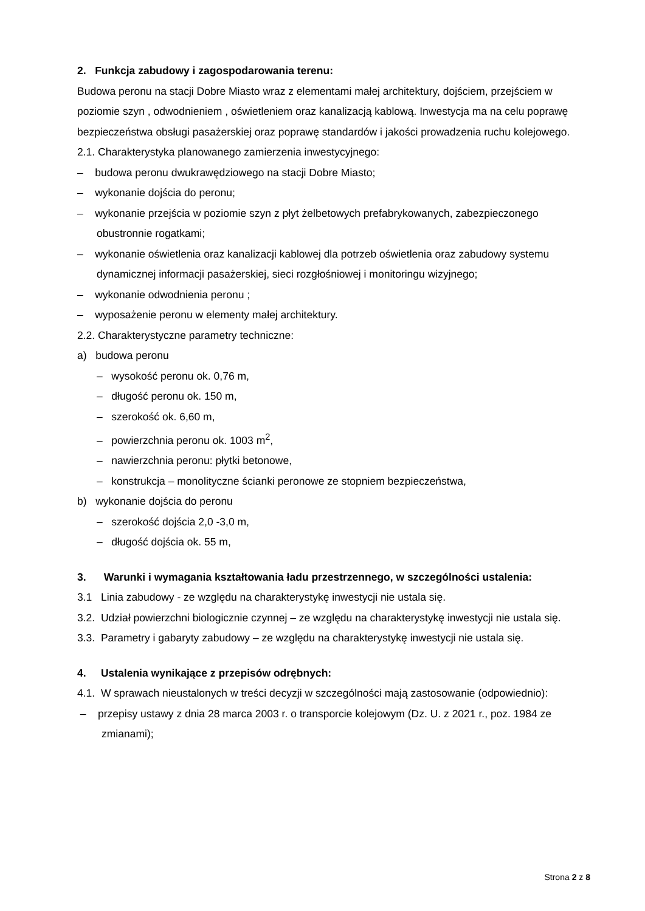2. Funkcja zabudowy i zagospodarowania terenu:
Budowa peronu na stacji Dobre Miasto wraz z elementami małej architektury, dojściem, przejściem w poziomie szyn , odwodnieniem , oświetleniem oraz kanalizacją kablową. Inwestycja ma na celu poprawę bezpieczeństwa obsługi pasażerskiej oraz poprawę standardów i jakości prowadzenia ruchu kolejowego.
2.1. Charakterystyka planowanego zamierzenia inwestycyjnego:
– budowa peronu dwukrawędziowego na stacji Dobre Miasto;
– wykonanie dojścia do peronu;
– wykonanie przejścia w poziomie szyn z płyt żelbetowych prefabrykowanych, zabezpieczonego obustronnie rogatkami;
– wykonanie oświetlenia oraz kanalizacji kablowej dla potrzeb oświetlenia oraz zabudowy systemu dynamicznej informacji pasażerskiej, sieci rozgłośniowej i monitoringu wizyjnego;
– wykonanie odwodnienia peronu ;
– wyposażenie peronu w elementy małej architektury.
2.2. Charakterystyczne parametry techniczne:
a) budowa peronu
– wysokość peronu ok. 0,76 m,
– długość peronu ok. 150 m,
– szerokość ok. 6,60 m,
– powierzchnia peronu ok. 1003 m<sup>2</sup>,
– nawierzchnia peronu: płytki betonowe,
– konstrukcja – monolityczne ścianki peronowe ze stopniem bezpieczeństwa,
b) wykonanie dojścia do peronu
– szerokość dojścia 2,0 -3,0 m,
– długość dojścia ok. 55 m,
3. Warunki i wymagania kształtowania ładu przestrzennego, w szczególności ustalenia:
3.1 Linia zabudowy - ze względu na charakterystykę inwestycji nie ustala się.
3.2. Udział powierzchni biologicznie czynnej – ze względu na charakterystykę inwestycji nie ustala się.
3.3. Parametry i gabaryty zabudowy – ze względu na charakterystykę inwestycji nie ustala się.
4. Ustalenia wynikające z przepisów odrębnych:
4.1. W sprawach nieustalonych w treści decyzji w szczególności mają zastosowanie (odpowiednio):
– przepisy ustawy z dnia 28 marca 2003 r. o transporcie kolejowym (Dz. U. z 2021 r., poz. 1984 ze zmianami);
Strona 2 z 8